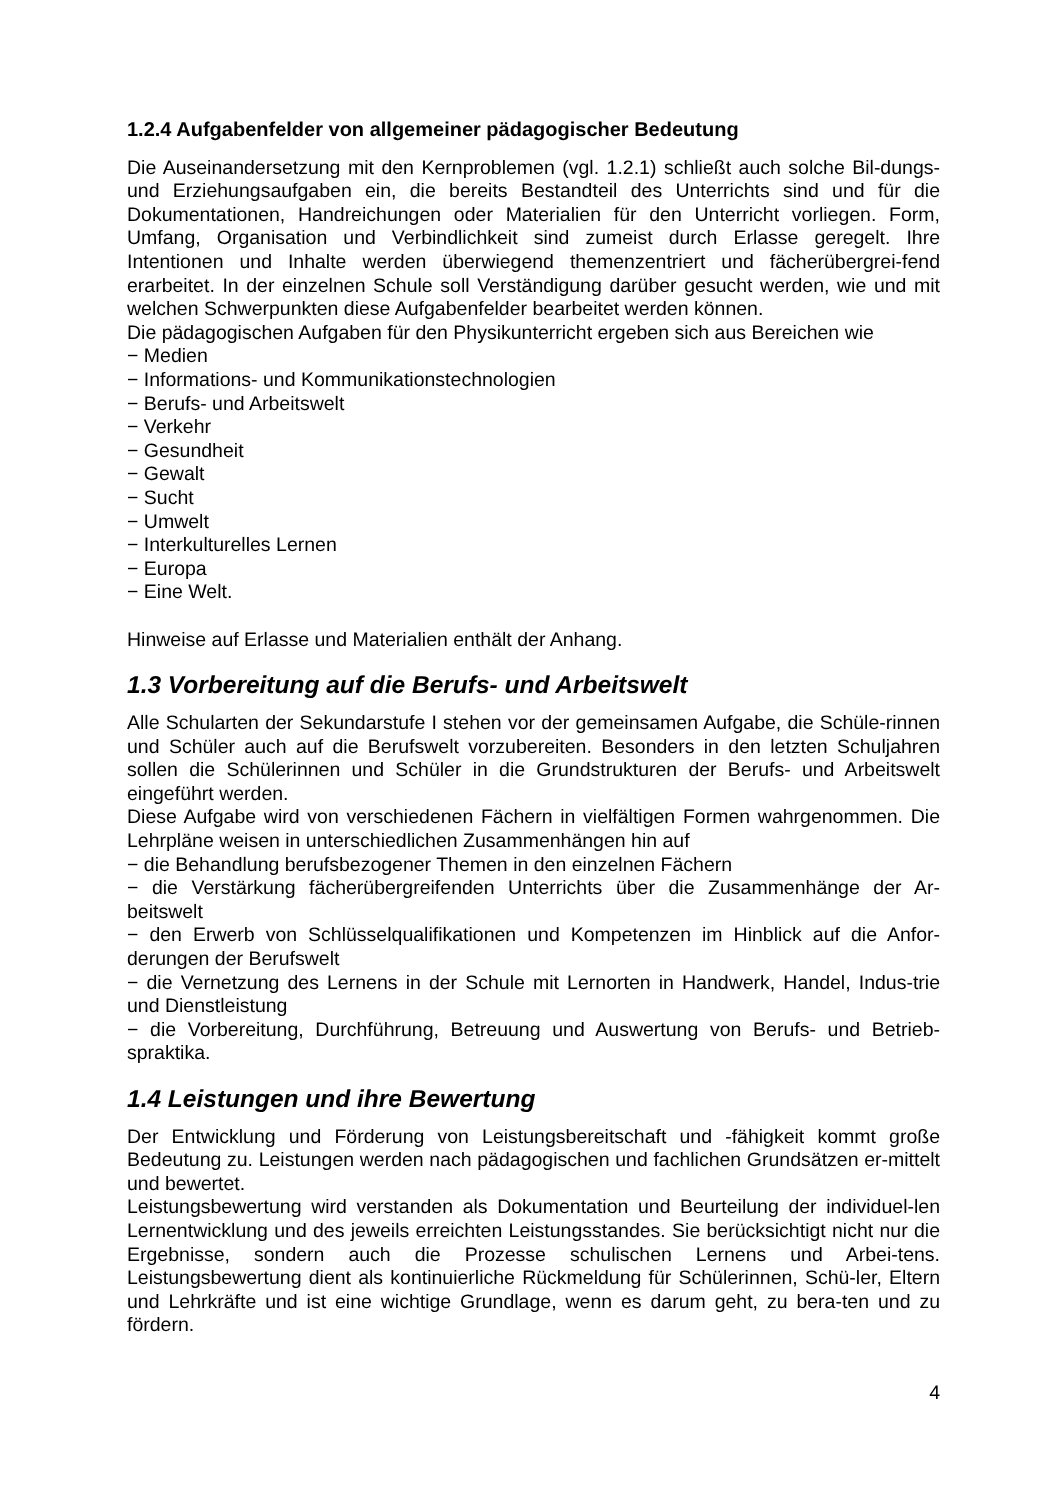1.2.4 Aufgabenfelder von allgemeiner pädagogischer Bedeutung
Die Auseinandersetzung mit den Kernproblemen (vgl. 1.2.1) schließt auch solche Bil-dungs- und Erziehungsaufgaben ein, die bereits Bestandteil des Unterrichts sind und für die Dokumentationen, Handreichungen oder Materialien für den Unterricht vorliegen. Form, Umfang, Organisation und Verbindlichkeit sind zumeist durch Erlasse geregelt. Ihre Intentionen und Inhalte werden überwiegend themenzentriert und fächerübergrei-fend erarbeitet. In der einzelnen Schule soll Verständigung darüber gesucht werden, wie und mit welchen Schwerpunkten diese Aufgabenfelder bearbeitet werden können.
Die pädagogischen Aufgaben für den Physikunterricht ergeben sich aus Bereichen wie
− Medien
− Informations- und Kommunikationstechnologien
− Berufs- und Arbeitswelt
− Verkehr
− Gesundheit
− Gewalt
− Sucht
− Umwelt
− Interkulturelles Lernen
− Europa
− Eine Welt.
Hinweise auf Erlasse und Materialien enthält der Anhang.
1.3 Vorbereitung auf die Berufs- und Arbeitswelt
Alle Schularten der Sekundarstufe I stehen vor der gemeinsamen Aufgabe, die Schüle-rinnen und Schüler auch auf die Berufswelt vorzubereiten. Besonders in den letzten Schuljahren sollen die Schülerinnen und Schüler in die Grundstrukturen der Berufs- und Arbeitswelt eingeführt werden.
Diese Aufgabe wird von verschiedenen Fächern in vielfältigen Formen wahrgenommen. Die Lehrpläne weisen in unterschiedlichen Zusammenhängen hin auf
− die Behandlung berufsbezogener Themen in den einzelnen Fächern
− die Verstärkung fächerübergreifenden Unterrichts über die Zusammenhänge der Ar-beitswelt
− den Erwerb von Schlüsselqualifikationen und Kompetenzen im Hinblick auf die Anfor-derungen der Berufswelt
− die Vernetzung des Lernens in der Schule mit Lernorten in Handwerk, Handel, Indus-trie und Dienstleistung
− die Vorbereitung, Durchführung, Betreuung und Auswertung von Berufs- und Betrieb-spraktika.
1.4 Leistungen und ihre Bewertung
Der Entwicklung und Förderung von Leistungsbereitschaft und -fähigkeit kommt große Bedeutung zu. Leistungen werden nach pädagogischen und fachlichen Grundsätzen er-mittelt und bewertet.
Leistungsbewertung wird verstanden als Dokumentation und Beurteilung der individuel-len Lernentwicklung und des jeweils erreichten Leistungsstandes. Sie berücksichtigt nicht nur die Ergebnisse, sondern auch die Prozesse schulischen Lernens und Arbei-tens. Leistungsbewertung dient als kontinuierliche Rückmeldung für Schülerinnen, Schü-ler, Eltern und Lehrkräfte und ist eine wichtige Grundlage, wenn es darum geht, zu bera-ten und zu fördern.
4